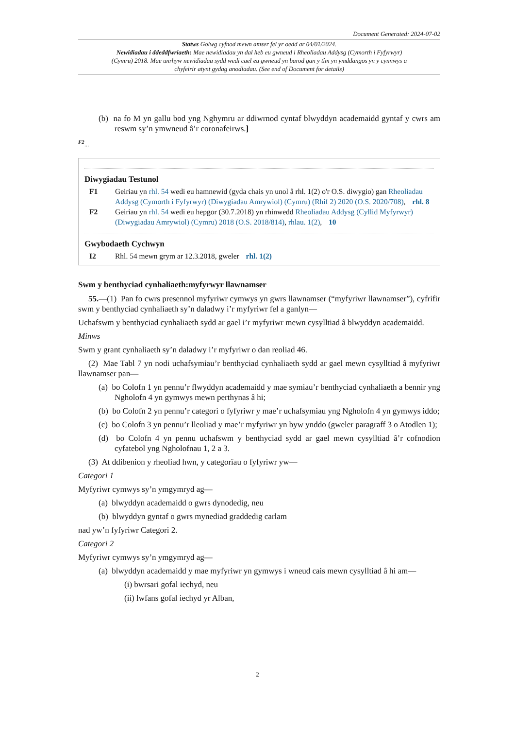Document Generated: 2024-07-02
Statws Golwg cyfnod mewn amser fel yr oedd ar 04/01/2024.
Newidiadau i ddeddfwriaeth: Mae newidiadau yn dal heb eu gwneud i Rheoliadau Addysg (Cymorth i Fyfyrwyr) (Cymru) 2018. Mae unrhyw newidiadau sydd wedi cael eu gwneud yn barod gan y tîm yn ymddangos yn y cynnwys a chyfeirir atynt gydag anodiadau. (See end of Document for details)
(b) na fo M yn gallu bod yng Nghymru ar ddiwrnod cyntaf blwyddyn academaidd gyntaf y cwrs am reswm sy’n ymwneud â’r coronafeirws.]
<sup>F2</sup>...
Diwygiadau Testunol
F1 Geiriau yn rhl. 54 wedi eu hamnewid (gyda chais yn unol â rhl. 1(2) o'r O.S. diwygio) gan Rheoliadau Addysg (Cymorth i Fyfyrwyr) (Diwygiadau Amrywiol) (Cymru) (Rhif 2) 2020 (O.S. 2020/708), rhl. 8
F2 Geiriau yn rhl. 54 wedi eu hepgor (30.7.2018) yn rhinwedd Rheoliadau Addysg (Cyllid Myfyrwyr) (Diwygiadau Amrywiol) (Cymru) 2018 (O.S. 2018/814), rhlau. 1(2), 10
Gwybodaeth Cychwyn
I2 Rhl. 54 mewn grym ar 12.3.2018, gweler rhl. 1(2)
Swm y benthyciad cynhaliaeth:myfyrwyr llawnamser
55.—(1) Pan fo cwrs presennol myfyriwr cymwys yn gwrs llawnamser (“myfyriwr llawnamser”), cyfrifir swm y benthyciad cynhaliaeth sy’n daladwy i’r myfyriwr fel a ganlyn—
Uchafswm y benthyciad cynhaliaeth sydd ar gael i’r myfyriwr mewn cysylltiad â blwyddyn academaidd.
Minws
Swm y grant cynhaliaeth sy’n daladwy i’r myfyriwr o dan reoliad 46.
(2) Mae Tabl 7 yn nodi uchafsymiau’r benthyciad cynhaliaeth sydd ar gael mewn cysylltiad â myfyriwr llawnamser pan—
(a) bo Colofn 1 yn pennu’r flwyddyn academaidd y mae symiau’r benthyciad cynhaliaeth a bennir yng Ngholofn 4 yn gymwys mewn perthynas â hi;
(b) bo Colofn 2 yn pennu’r categori o fyfyriwr y mae’r uchafsymiau yng Ngholofn 4 yn gymwys iddo;
(c) bo Colofn 3 yn pennu’r lleoliad y mae’r myfyriwr yn byw ynddo (gweler paragraff 3 o Atodlen 1);
(d) bo Colofn 4 yn pennu uchafswm y benthyciad sydd ar gael mewn cysylltiad â’r cofnodion cyfatebol yng Ngholofnau 1, 2 a 3.
(3) At ddibenion y rheoliad hwn, y categorïau o fyfyriwr yw—
Categori 1
Myfyriwr cymwys sy’n ymgymryd ag—
(a) blwyddyn academaidd o gwrs dynodedig, neu
(b) blwyddyn gyntaf o gwrs mynediad graddedig carlam
nad yw’n fyfyriwr Categori 2.
Categori 2
Myfyriwr cymwys sy’n ymgymryd ag—
(a) blwyddyn academaidd y mae myfyriwr yn gymwys i wneud cais mewn cysylltiad â hi am—
(i) bwrsari gofal iechyd, neu
(ii) lwfans gofal iechyd yr Alban,
2